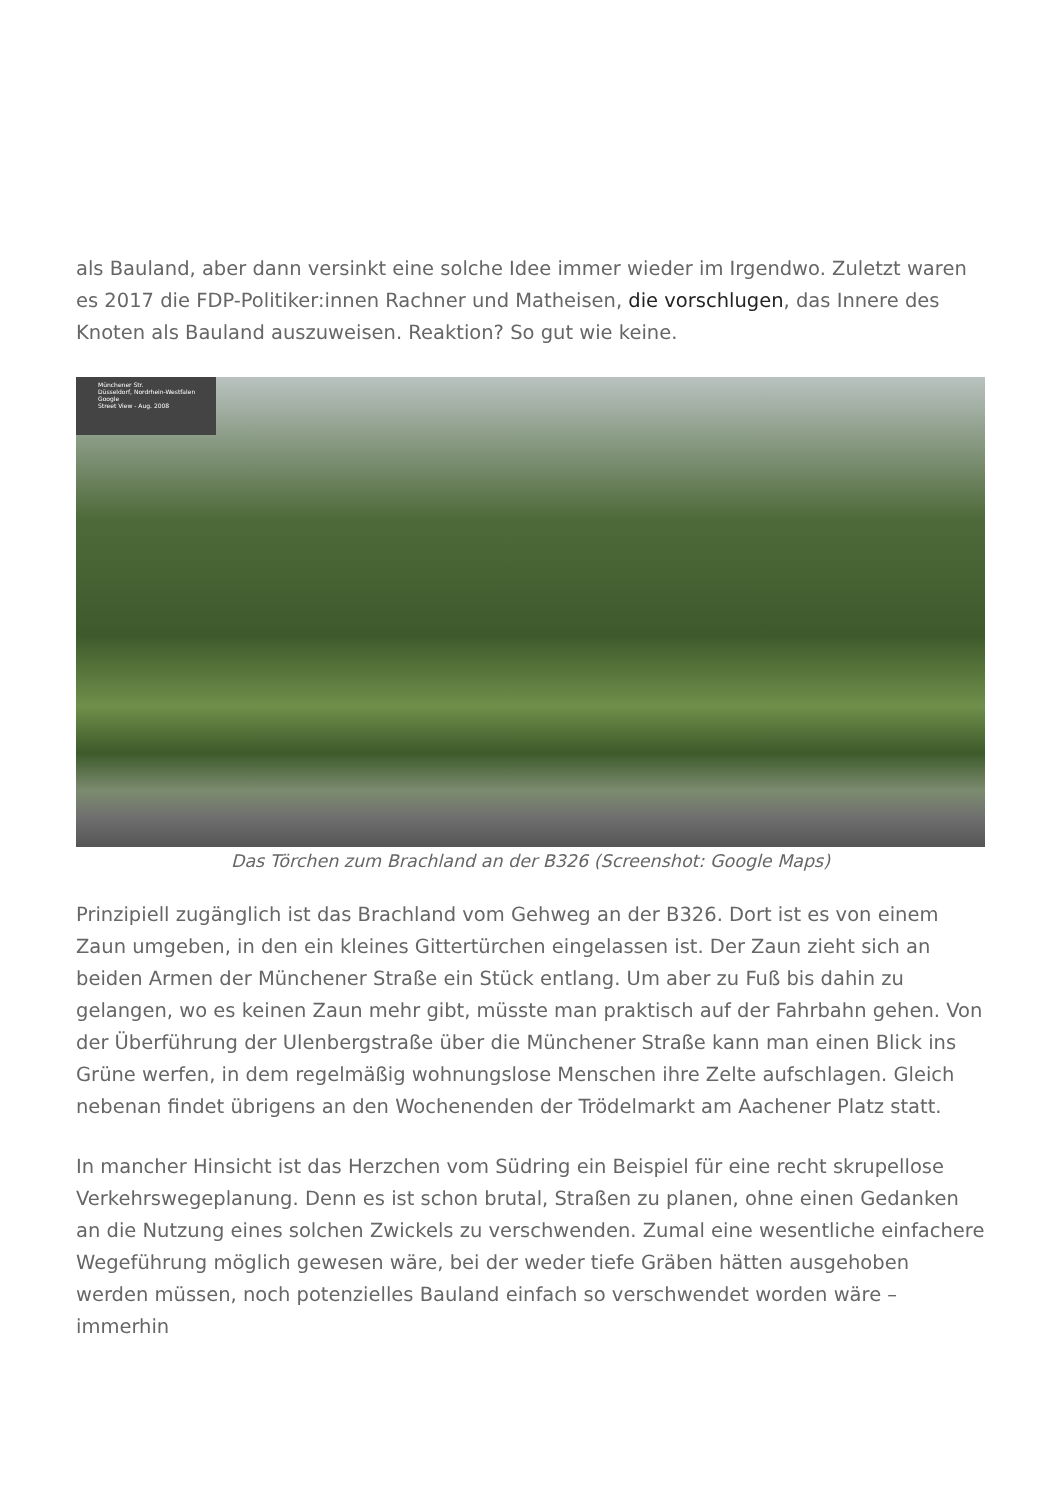als Bauland, aber dann versinkt eine solche Idee immer wieder im Irgendwo. Zuletzt waren es 2017 die FDP-Politiker:innen Rachner und Matheisen, die vorschlugen, das Innere des Knoten als Bauland auszuweisen. Reaktion? So gut wie keine.
Münchener Str.
Düsseldorf, Nordrhein-Westfalen
Google
Street View - Aug. 2008
Das Törchen zum Brachland an der B326 (Screenshot: Google Maps)
Prinzipiell zugänglich ist das Brachland vom Gehweg an der B326. Dort ist es von einem Zaun umgeben, in den ein kleines Gittertürchen eingelassen ist. Der Zaun zieht sich an beiden Armen der Münchener Straße ein Stück entlang. Um aber zu Fuß bis dahin zu gelangen, wo es keinen Zaun mehr gibt, müsste man praktisch auf der Fahrbahn gehen. Von der Überführung der Ulenbergstraße über die Münchener Straße kann man einen Blick ins Grüne werfen, in dem regelmäßig wohnungslose Menschen ihre Zelte aufschlagen. Gleich nebenan findet übrigens an den Wochenenden der Trödelmarkt am Aachener Platz statt.
In mancher Hinsicht ist das Herzchen vom Südring ein Beispiel für eine recht skrupellose Verkehrswegeplanung. Denn es ist schon brutal, Straßen zu planen, ohne einen Gedanken an die Nutzung eines solchen Zwickels zu verschwenden. Zumal eine wesentliche einfachere Wegeführung möglich gewesen wäre, bei der weder tiefe Gräben hätten ausgehoben werden müssen, noch potenzielles Bauland einfach so verschwendet worden wäre – immerhin